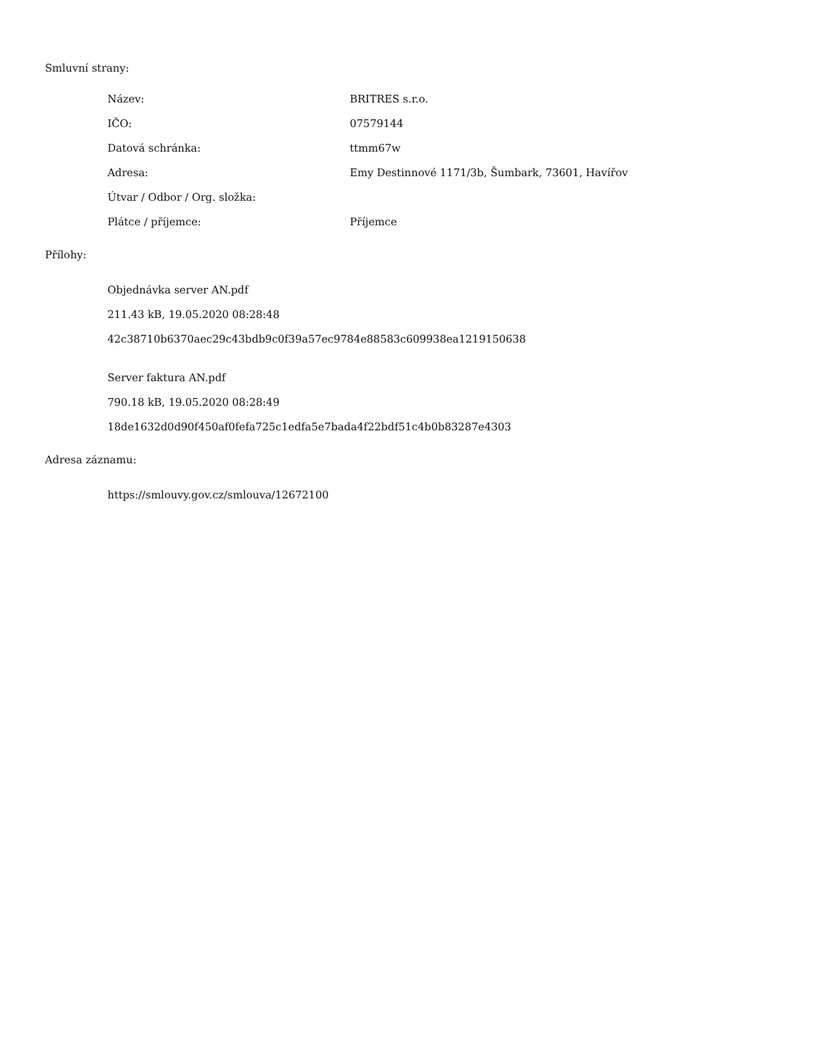Smluvní strany:
| Název: | BRITRES s.r.o. |
| IČO: | 07579144 |
| Datová schránka: | ttmm67w |
| Adresa: | Emy Destinnové 1171/3b, Šumbark, 73601, Havířov |
| Útvar / Odbor / Org. složka: | |
| Plátce / příjemce: | Příjemce |
Přílohy:
Objednávka server AN.pdf
211.43 kB, 19.05.2020 08:28:48
42c38710b6370aec29c43bdb9c0f39a57ec9784e88583c609938ea1219150638
Server faktura AN.pdf
790.18 kB, 19.05.2020 08:28:49
18de1632d0d90f450af0fefa725c1edfa5e7bada4f22bdf51c4b0b83287e4303
Adresa záznamu:
https://smlouvy.gov.cz/smlouva/12672100